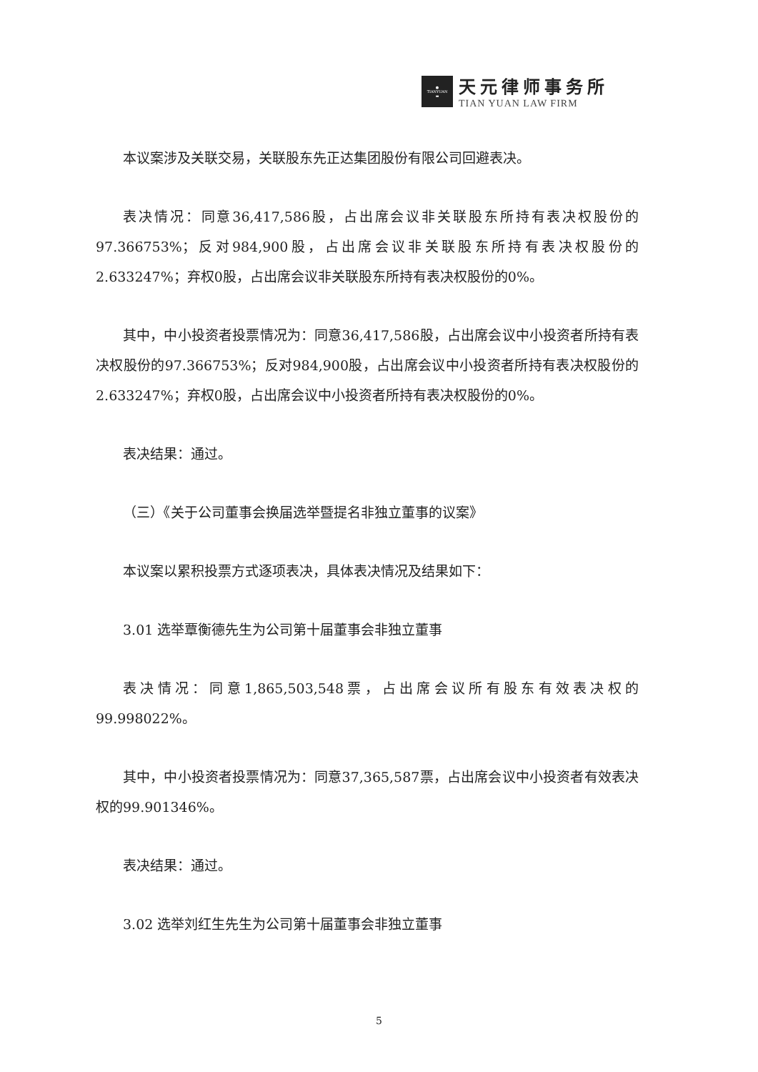●
TIANYUAN
▬
天元律师事务所
TIAN YUAN LAW FIRM
本议案涉及关联交易，关联股东先正达集团股份有限公司回避表决。
表决情况：同意36,417,586股，占出席会议非关联股东所持有表决权股份的97.366753%；反对984,900股，占出席会议非关联股东所持有表决权股份的2.633247%；弃权0股，占出席会议非关联股东所持有表决权股份的0%。
其中，中小投资者投票情况为：同意36,417,586股，占出席会议中小投资者所持有表决权股份的97.366753%；反对984,900股，占出席会议中小投资者所持有表决权股份的2.633247%；弃权0股，占出席会议中小投资者所持有表决权股份的0%。
表决结果：通过。
（三）《关于公司董事会换届选举暨提名非独立董事的议案》
本议案以累积投票方式逐项表决，具体表决情况及结果如下：
3.01 选举覃衡德先生为公司第十届董事会非独立董事
表决情况：同意1,865,503,548票，占出席会议所有股东有效表决权的99.998022%。
其中，中小投资者投票情况为：同意37,365,587票，占出席会议中小投资者有效表决权的99.901346%。
表决结果：通过。
3.02 选举刘红生先生为公司第十届董事会非独立董事
5